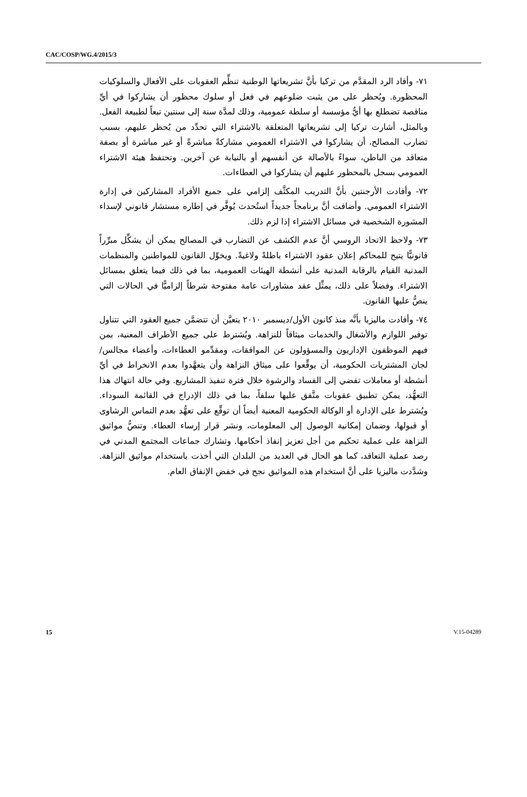CAC/COSP/WG.4/2015/3
٧١- وأفاد الرد المقدَّم من تركيا بأنَّ تشريعاتها الوطنية تنظِّم العقوبات على الأفعال والسلوكيات المحظورة. ويُحظر على من يثبت ضلوعهم في فعل أو سلوك محظور أن يشاركوا في أيِّ مناقصة تضطلع بها أيُّ مؤسسة أو سلطة عمومية، وذلك لمدَّة سنة إلى سنتين تبعاً لطبيعة الفعل. وبالمثل، أشارت تركيا إلى تشريعاتها المتعلقة بالاشتراء التي تحدِّد من يُحظر عليهم، بسبب تضارب المصالح، أن يشاركوا في الاشتراء العمومي مشاركةً مباشرةً أو غير مباشرة أو بصفة متعاقد من الباطن، سواءً بالأصالة عن أنفسهم أو بالنيابة عن آخرين. وتحتفظ هيئة الاشتراء العمومي بسجل بالمحظور عليهم أن يشاركوا في العطاءات.
٧٢- وأفادت الأرجنتين بأنَّ التدريب المكثَّف إلزامي على جميع الأفراد المشاركين في إدارة الاشتراء العمومي. وأضافت أنَّ برنامجاً جديداً استُحدث يُوفَّر في إطاره مستشار قانوني لإسداء المشورة الشخصية في مسائل الاشتراء إذا لزم ذلك.
٧٣- ولاحظ الاتحاد الروسي أنَّ عدم الكشف عن التضارب في المصالح يمكن أن يشكِّل مبرِّراً قانونيًّا يتيح للمحاكم إعلان عقود الاشتراء باطلةً ولاغيةً. ويخوِّل القانون للمواطنين والمنظمات المدنية القيام بالرقابة المدنية على أنشطة الهيئات العمومية، بما في ذلك فيما يتعلق بمسائل الاشتراء. وفضلاً على ذلك، يمثِّل عقد مشاورات عامة مفتوحة شرطاً إلزاميًّا في الحالات التي ينصُّ عليها القانون.
٧٤- وأفادت ماليزيا بأنَّه منذ كانون الأول/ديسمبر ٢٠١٠ يتعيَّن أن تتضمَّن جميع العقود التي تتناول توفير اللوازم والأشغال والخدمات ميثاقاً للنزاهة. ويُشترط على جميع الأطراف المعنية، بمن فيهم الموظفون الإداريون والمسؤولون عن الموافقات، ومقدِّمو العطاءات، وأعضاء مجالس/لجان المشتريات الحكومية، أن يوقِّعوا على ميثاق النزاهة وأن يتعهَّدوا بعدم الانخراط في أيِّ أنشطة أو معاملات تفضي إلى الفساد والرشوة خلال فترة تنفيذ المشاريع. وفي حالة انتهاك هذا التعهُّد، يمكن تطبيق عقوبات متَّفق عليها سلفاً، بما في ذلك الإدراج في القائمة السوداء. ويُشترط على الإدارة أو الوكالة الحكومية المعنية أيضاً أن توقِّع على تعهُّد بعدم التماس الرشاوى أو قبولها، وضمان إمكانية الوصول إلى المعلومات، ونشر قرار إرساء العطاء. وتنصُّ مواثيق النزاهة على عملية تحكيم من أجل تعزيز إنفاذ أحكامها. وتشارك جماعات المجتمع المدني في رصد عملية التعاقد، كما هو الحال في العديد من البلدان التي أخذت باستخدام مواثيق النزاهة. وشدَّدت ماليزيا على أنَّ استخدام هذه المواثيق نجح في خفض الإنفاق العام.
15 V.15-04289